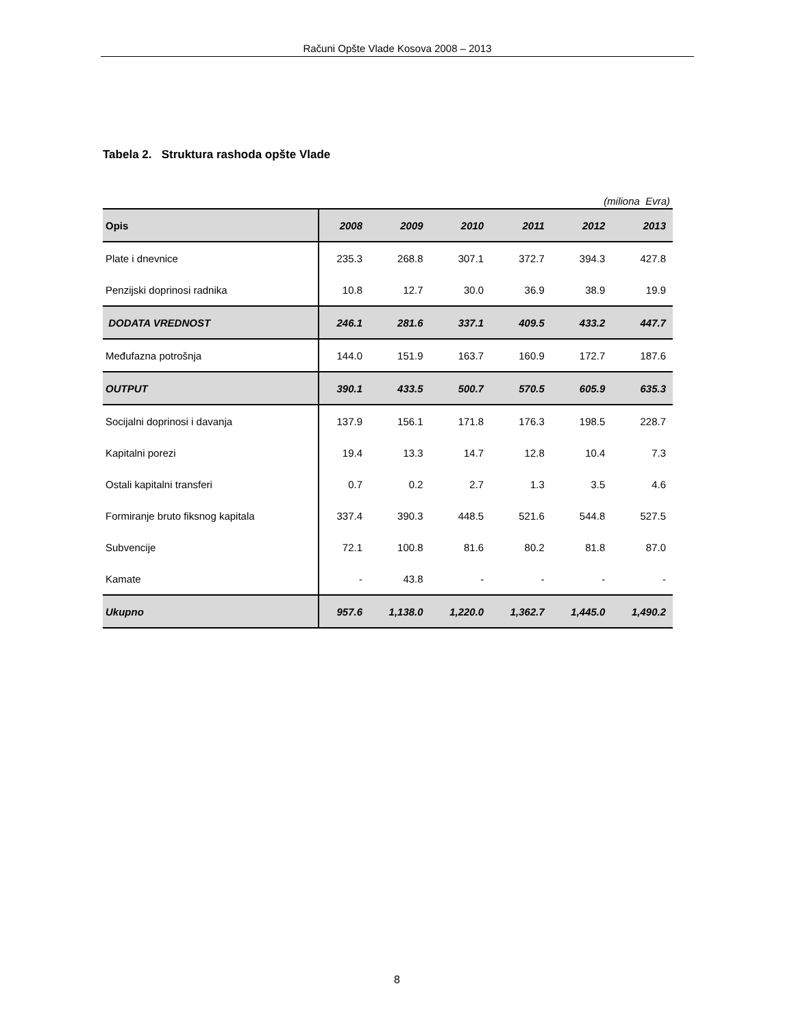Računi Opšte Vlade Kosova 2008 – 2013
Tabela 2. Struktura rashoda opšte Vlade
(miliona Evra)
| Opis | 2008 | 2009 | 2010 | 2011 | 2012 | 2013 |
| --- | --- | --- | --- | --- | --- | --- |
| Plate i dnevnice | 235.3 | 268.8 | 307.1 | 372.7 | 394.3 | 427.8 |
| Penzijski doprinosi radnika | 10.8 | 12.7 | 30.0 | 36.9 | 38.9 | 19.9 |
| DODATA VREDNOST | 246.1 | 281.6 | 337.1 | 409.5 | 433.2 | 447.7 |
| Međufazna potrošnja | 144.0 | 151.9 | 163.7 | 160.9 | 172.7 | 187.6 |
| OUTPUT | 390.1 | 433.5 | 500.7 | 570.5 | 605.9 | 635.3 |
| Socijalni doprinosi i davanja | 137.9 | 156.1 | 171.8 | 176.3 | 198.5 | 228.7 |
| Kapitalni porezi | 19.4 | 13.3 | 14.7 | 12.8 | 10.4 | 7.3 |
| Ostali kapitalni transferi | 0.7 | 0.2 | 2.7 | 1.3 | 3.5 | 4.6 |
| Formiranje bruto fiksnog kapitala | 337.4 | 390.3 | 448.5 | 521.6 | 544.8 | 527.5 |
| Subvencije | 72.1 | 100.8 | 81.6 | 80.2 | 81.8 | 87.0 |
| Kamate | - | 43.8 | - | - | - | - |
| Ukupno | 957.6 | 1,138.0 | 1,220.0 | 1,362.7 | 1,445.0 | 1,490.2 |
8